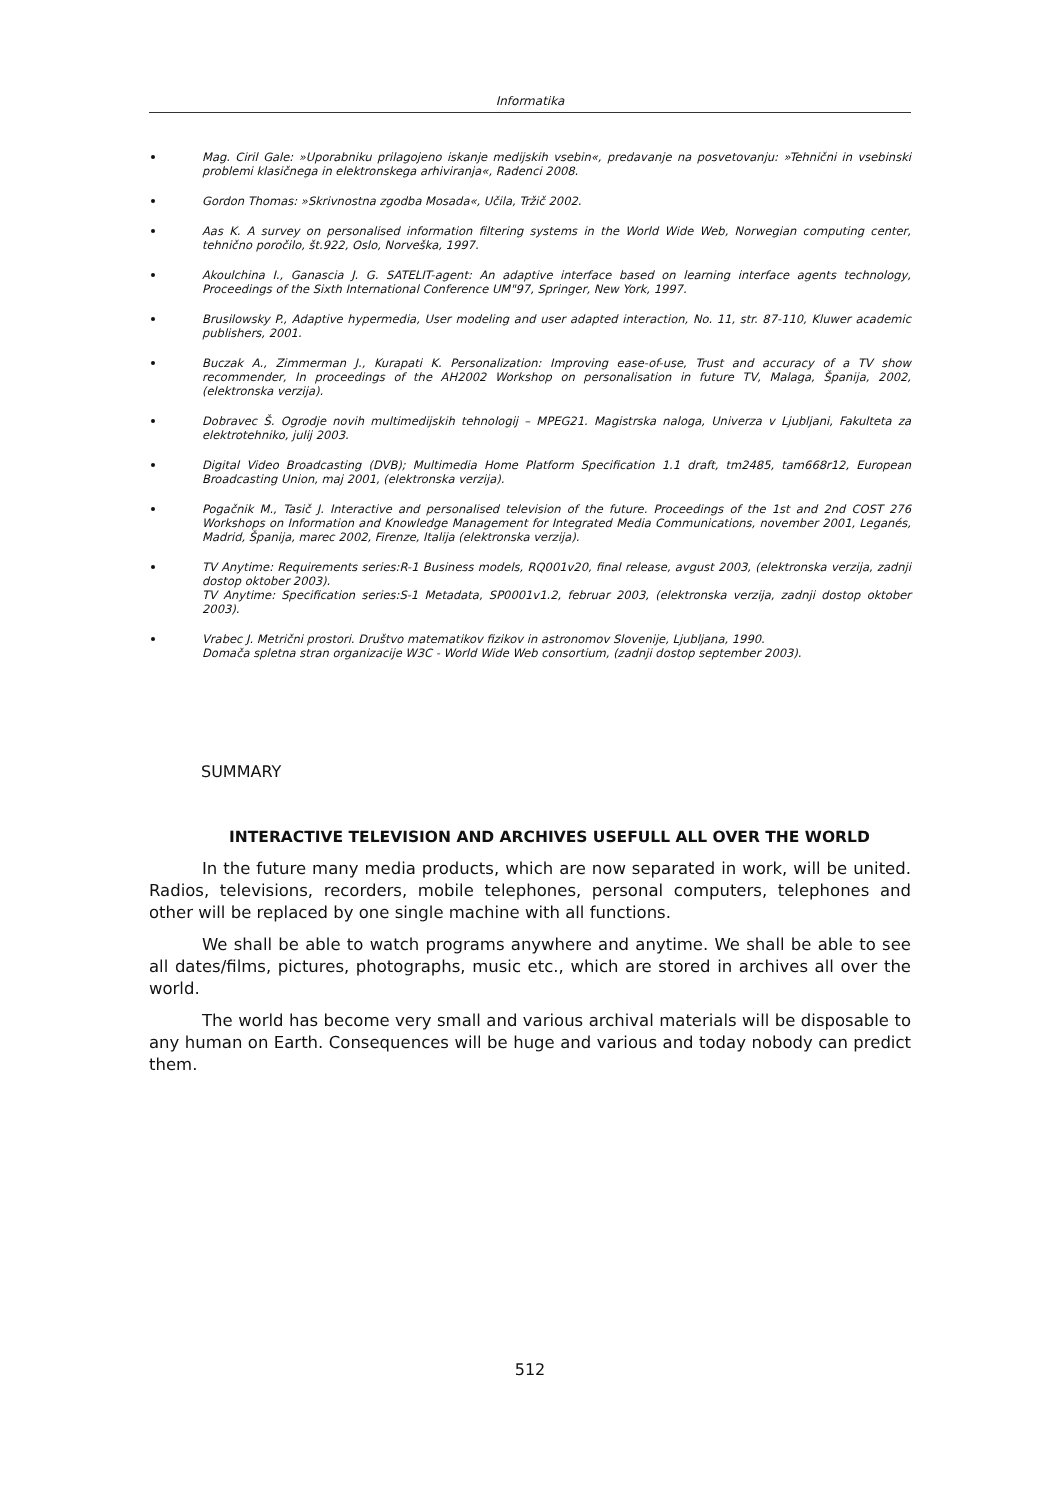Informatika
Mag. Ciril Gale: »Uporabniku prilagojeno iskanje medijskih vsebin«, predavanje na posvetovanju: »Tehnični in vsebinski problemi klasičnega in elektronskega arhiviranja«, Radenci 2008.
Gordon Thomas: »Skrivnostna zgodba Mosada«, Učila, Tržič 2002.
Aas K. A survey on personalised information filtering systems in the World Wide Web, Norwegian computing center, tehnično poročilo, št.922, Oslo, Norveška, 1997.
Akoulchina I., Ganascia J. G. SATELIT-agent: An adaptive interface based on learning interface agents technology, Proceedings of the Sixth International Conference UM"97, Springer, New York, 1997.
Brusilowsky P., Adaptive hypermedia, User modeling and user adapted interaction, No. 11, str. 87-110, Kluwer academic publishers, 2001.
Buczak A., Zimmerman J., Kurapati K. Personalization: Improving ease-of-use, Trust and accuracy of a TV show recommender, In proceedings of the AH2002 Workshop on personalisation in future TV, Malaga, Španija, 2002, (elektronska verzija).
Dobravec Š. Ogrodje novih multimedijskih tehnologij – MPEG21. Magistrska naloga, Univerza v Ljubljani, Fakulteta za elektrotehniko, julij 2003.
Digital Video Broadcasting (DVB); Multimedia Home Platform Specification 1.1 draft, tm2485, tam668r12, European Broadcasting Union, maj 2001, (elektronska verzija).
Pogačnik M., Tasič J. Interactive and personalised television of the future. Proceedings of the 1st and 2nd COST 276 Workshops on Information and Knowledge Management for Integrated Media Communications, november 2001, Leganés, Madrid, Španija, marec 2002, Firenze, Italija (elektronska verzija).
TV Anytime: Requirements series:R-1 Business models, RQ001v20, final release, avgust 2003, (elektronska verzija, zadnji dostop oktober 2003).
TV Anytime: Specification series:S-1 Metadata, SP0001v1.2, februar 2003, (elektronska verzija, zadnji dostop oktober 2003).
Vrabec J. Metrični prostori. Društvo matematikov fizikov in astronomov Slovenije, Ljubljana, 1990.
Domača spletna stran organizacije W3C - World Wide Web consortium, (zadnji dostop september 2003).
SUMMARY
INTERACTIVE TELEVISION AND ARCHIVES USEFULL ALL OVER THE WORLD
In the future many media products, which are now separated in work, will be united. Radios, televisions, recorders, mobile telephones, personal computers, telephones and other will be replaced by one single machine with all functions.
We shall be able to watch programs anywhere and anytime. We shall be able to see all dates/films, pictures, photographs, music etc., which are stored in archives all over the world.
The world has become very small and various archival materials will be disposable to any human on Earth. Consequences will be huge and various and today nobody can predict them.
512